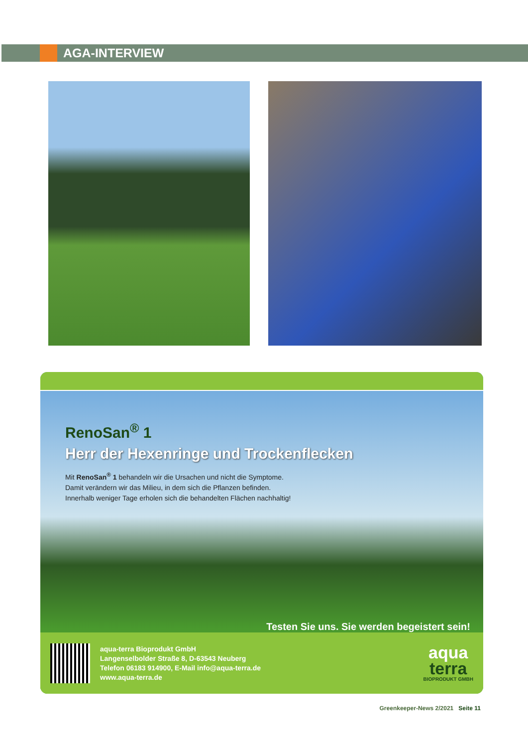AGA-INTERVIEW
RenoSan<sup>®</sup> 1
Herr der Hexenringe und Trockenflecken
Mit RenoSan<sup>®</sup> 1 behandeln wir die Ursachen und nicht die Symptome.
Damit verändern wir das Milieu, in dem sich die Pflanzen befinden.
Innerhalb weniger Tage erholen sich die behandelten Flächen nachhaltig!
Testen Sie uns. Sie werden begeistert sein!
aqua-terra Bioprodukt GmbH
Langenselbolder Straße 8, D-63543 Neuberg
Telefon 06183 914900, E-Mail info@aqua-terra.de
www.aqua-terra.de
aqua
terra
BIOPRODUKT GMBH
Greenkeeper-News 2/2021 Seite 11